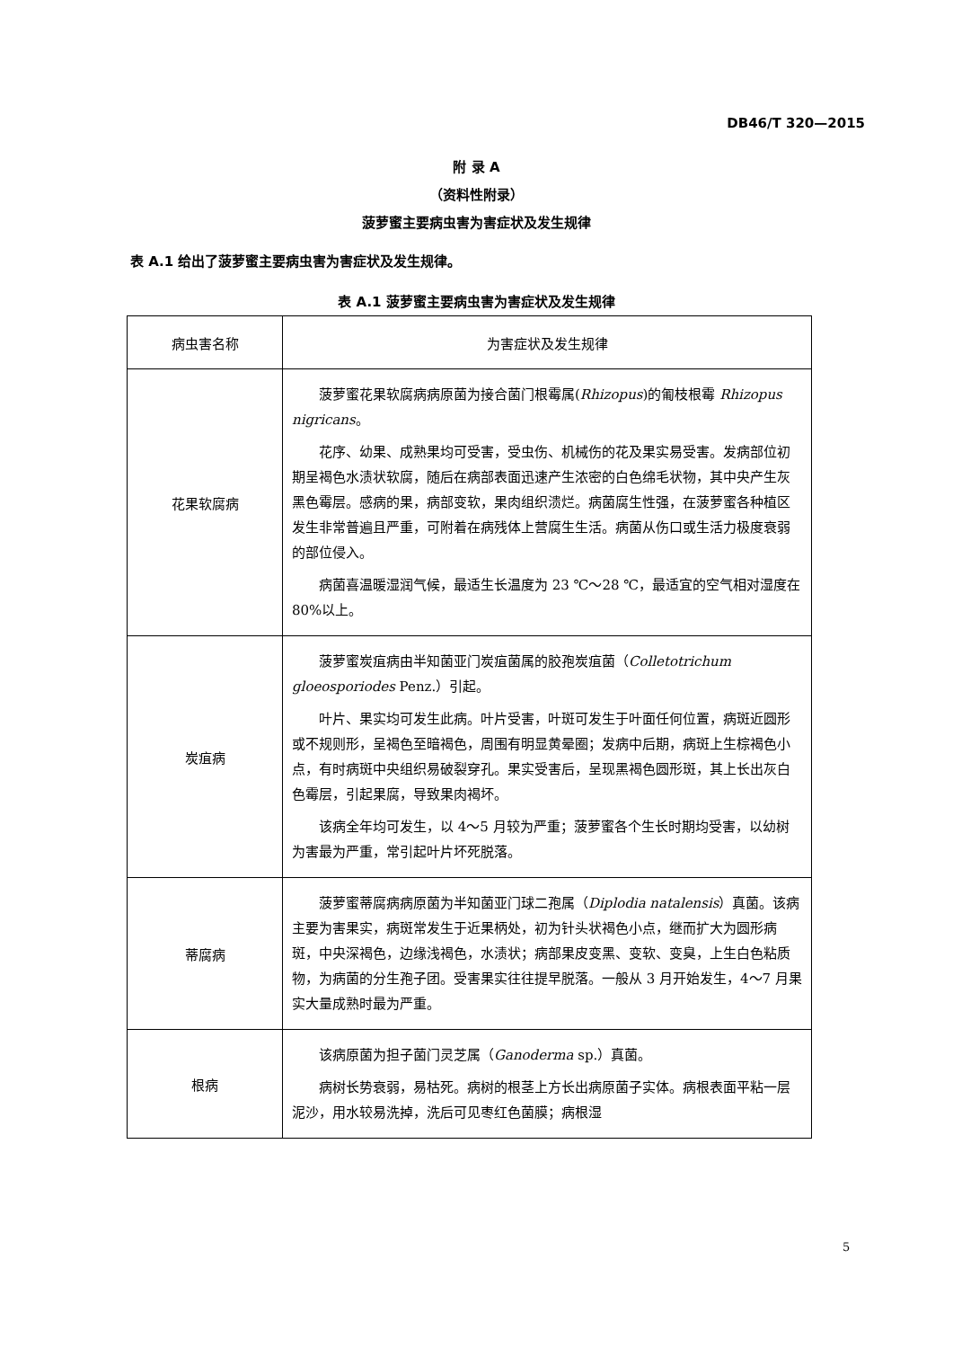DB46/T 320—2015
附 录 A
（资料性附录）
菠萝蜜主要病虫害为害症状及发生规律
表 A.1 给出了菠萝蜜主要病虫害为害症状及发生规律。
表 A.1 菠萝蜜主要病虫害为害症状及发生规律
| 病虫害名称 | 为害症状及发生规律 |
| --- | --- |
| 花果软腐病 | 菠萝蜜花果软腐病病原菌为接合菌门根霉属( Rhizopus )的匍枝根霉 Rhizopus nigricans 。 花序、幼果、成熟果均可受害，受虫伤、机械伤的花及果实易受害。发病部位初期呈褐色水渍状软腐，随后在病部表面迅速产生浓密的白色绵毛状物，其中央产生灰黑色霉层。感病的果，病部变软，果肉组织溃烂。病菌腐生性强，在菠萝蜜各种植区发生非常普遍且严重，可附着在病残体上营腐生生活。病菌从伤口或生活力极度衰弱的部位侵入。 病菌喜温暖湿润气候，最适生长温度为 23 ℃～28 ℃，最适宜的空气相对湿度在 80%以上。 |
| 炭疽病 | 菠萝蜜炭疽病由半知菌亚门炭疽菌属的胶孢炭疽菌（ Colletotrichum gloeosporiodes Penz.）引起。 叶片、果实均可发生此病。叶片受害，叶斑可发生于叶面任何位置，病斑近圆形或不规则形，呈褐色至暗褐色，周围有明显黄晕圈；发病中后期，病斑上生棕褐色小点，有时病斑中央组织易破裂穿孔。果实受害后，呈现黑褐色圆形斑，其上长出灰白色霉层，引起果腐，导致果肉褐坏。 该病全年均可发生，以 4～5 月较为严重；菠萝蜜各个生长时期均受害，以幼树为害最为严重，常引起叶片坏死脱落。 |
| 蒂腐病 | 菠萝蜜蒂腐病病原菌为半知菌亚门球二孢属（ Diplodia natalensis ）真菌。该病主要为害果实，病斑常发生于近果柄处，初为针头状褐色小点，继而扩大为圆形病斑，中央深褐色，边缘浅褐色，水渍状；病部果皮变黑、变软、变臭，上生白色粘质物，为病菌的分生孢子团。受害果实往往提早脱落。一般从 3 月开始发生，4～7 月果实大量成熟时最为严重。 |
| 根病 | 该病原菌为担子菌门灵芝属（ Ganoderma sp.）真菌。 病树长势衰弱，易枯死。病树的根茎上方长出病原菌子实体。病根表面平粘一层泥沙，用水较易洗掉，洗后可见枣红色菌膜；病根湿 |
5